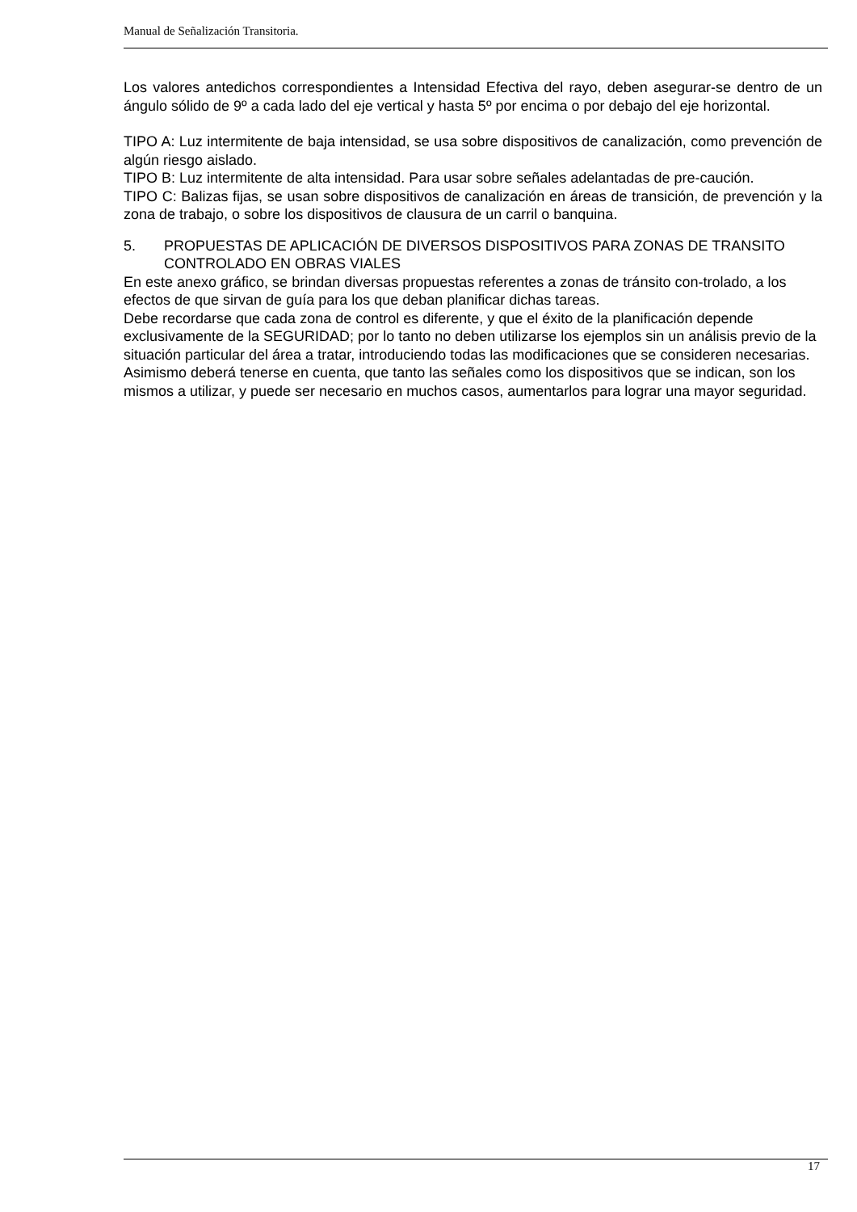Manual de Señalización Transitoria.
Los valores antedichos correspondientes a Intensidad Efectiva del rayo, deben asegurar-se dentro de un ángulo sólido de 9º a cada lado del eje vertical y hasta 5º por encima o por debajo del eje horizontal.
TIPO A: Luz intermitente de baja intensidad, se usa sobre dispositivos de canalización, como prevención de algún riesgo aislado.
TIPO B: Luz intermitente de alta intensidad. Para usar sobre señales adelantadas de pre-caución.
TIPO C: Balizas fijas, se usan sobre dispositivos de canalización en áreas de transición, de prevención y la zona de trabajo, o sobre los dispositivos de clausura de un carril o banquina.
5. PROPUESTAS DE APLICACIÓN DE DIVERSOS DISPOSITIVOS PARA ZONAS DE TRANSITO CONTROLADO EN OBRAS VIALES
En este anexo gráfico, se brindan diversas propuestas referentes a zonas de tránsito con-trolado, a los efectos de que sirvan de guía para los que deban planificar dichas tareas.
Debe recordarse que cada zona de control es diferente, y que el éxito de la planificación depende exclusivamente de la SEGURIDAD; por lo tanto no deben utilizarse los ejemplos sin un análisis previo de la situación particular del área a tratar, introduciendo todas las modificaciones que se consideren necesarias.
Asimismo deberá tenerse en cuenta, que tanto las señales como los dispositivos que se indican, son los mismos a utilizar, y puede ser necesario en muchos casos, aumentarlos para lograr una mayor seguridad.
17